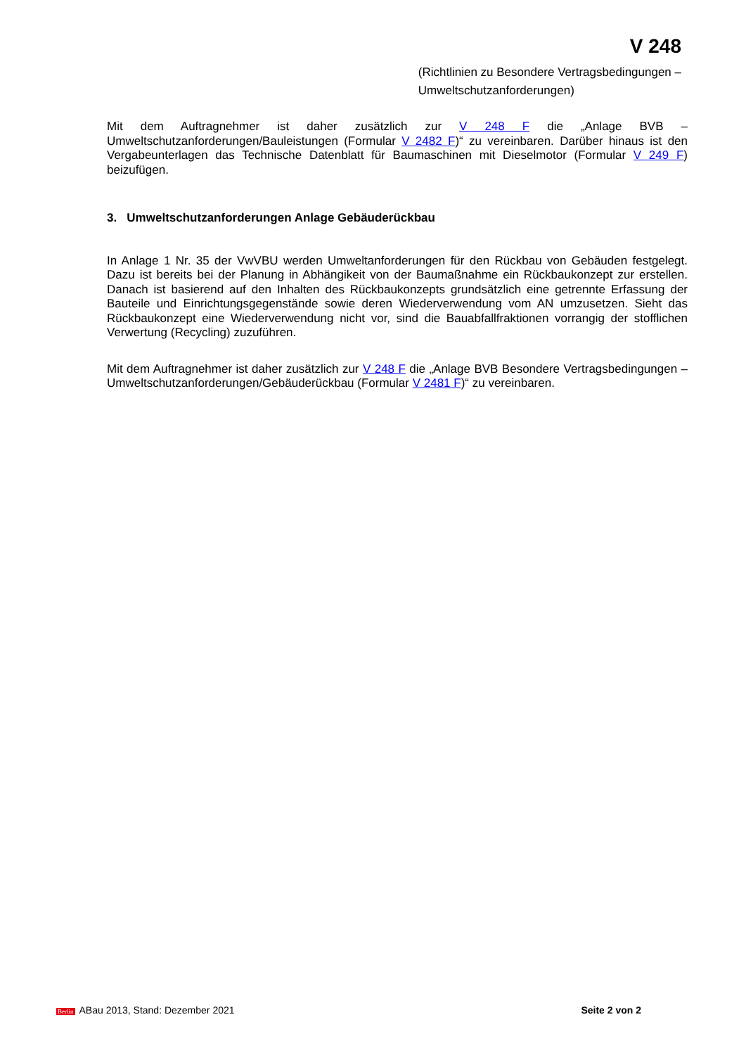V 248
(Richtlinien zu Besondere Vertragsbedingungen –
Umweltschutzanforderungen)
Mit dem Auftragnehmer ist daher zusätzlich zur V 248 F die „Anlage BVB – Umweltschutzanforderungen/Bauleistungen (Formular V 2482 F)“ zu vereinbaren. Darüber hinaus ist den Vergabeunterlagen das Technische Datenblatt für Baumaschinen mit Dieselmotor (Formular V 249 F) beizufügen.
3. Umweltschutzanforderungen Anlage Gebäuderückbau
In Anlage 1 Nr. 35 der VwVBU werden Umweltanforderungen für den Rückbau von Gebäuden festgelegt. Dazu ist bereits bei der Planung in Abhängikeit von der Baumaßnahme ein Rückbaukonzept zur erstellen. Danach ist basierend auf den Inhalten des Rückbaukonzepts grundsätzlich eine getrennte Erfassung der Bauteile und Einrichtungsgegenstände sowie deren Wiederverwendung vom AN umzusetzen. Sieht das Rückbaukonzept eine Wiederverwendung nicht vor, sind die Bauabfallfraktionen vorrangig der stofflichen Verwertung (Recycling) zuzuführen.
Mit dem Auftragnehmer ist daher zusätzlich zur V 248 F die „Anlage BVB Besondere Vertragsbedingungen – Umweltschutzanforderungen/Gebäuderückbau (Formular V 2481 F)“ zu vereinbaren.
Berlin ABau 2013, Stand: Dezember 2021 Seite 2 von 2